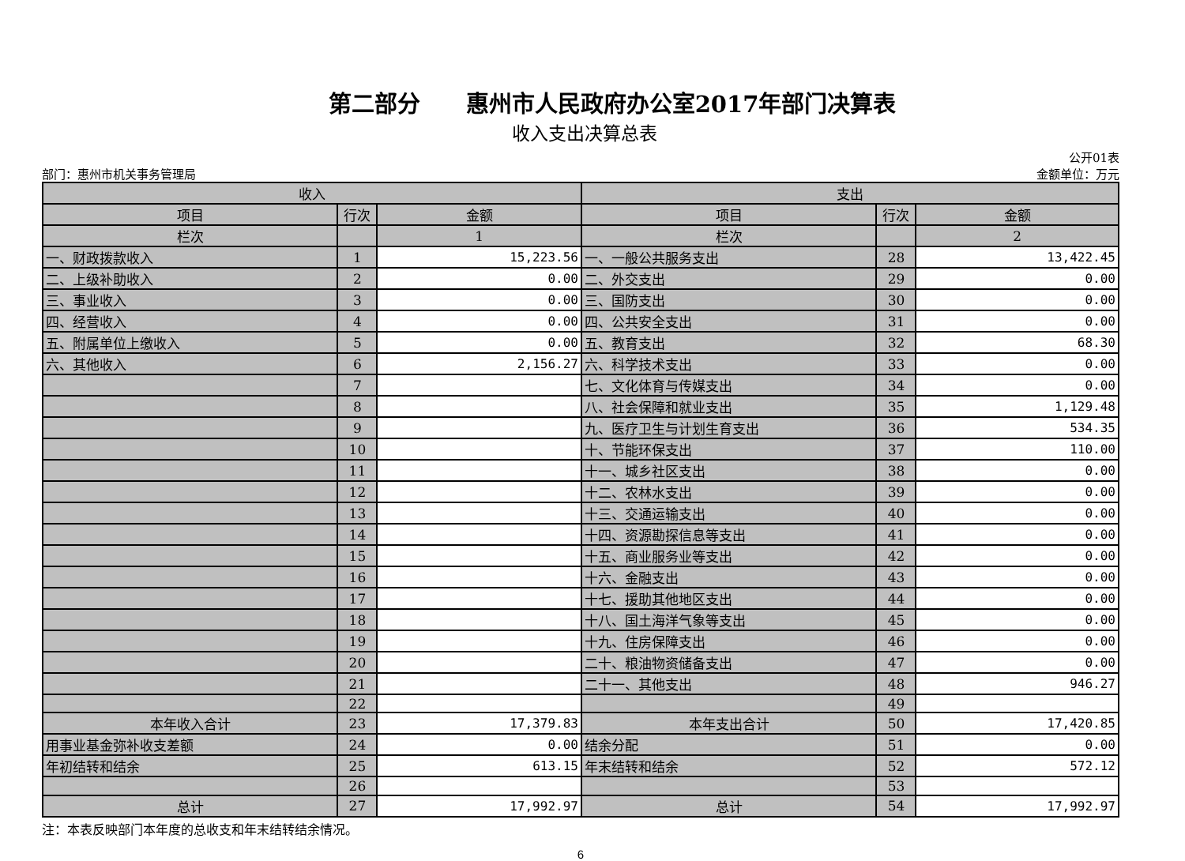第二部分　　惠州市人民政府办公室2017年部门决算表
收入支出决算总表
部门：惠州市机关事务管理局
公开01表
金额单位：万元
| 收入 | | | 支出 | | |
| --- | --- | --- | --- | --- | --- |
| 项目 | 行次 | 金额 | 项目 | 行次 | 金额 |
| 栏次 | | 1 | 栏次 | | 2 |
| 一、财政拨款收入 | 1 | 15,223.56 | 一、一般公共服务支出 | 28 | 13,422.45 |
| 二、上级补助收入 | 2 | 0.00 | 二、外交支出 | 29 | 0.00 |
| 三、事业收入 | 3 | 0.00 | 三、国防支出 | 30 | 0.00 |
| 四、经营收入 | 4 | 0.00 | 四、公共安全支出 | 31 | 0.00 |
| 五、附属单位上缴收入 | 5 | 0.00 | 五、教育支出 | 32 | 68.30 |
| 六、其他收入 | 6 | 2,156.27 | 六、科学技术支出 | 33 | 0.00 |
| | 7 | | 七、文化体育与传媒支出 | 34 | 0.00 |
| | 8 | | 八、社会保障和就业支出 | 35 | 1,129.48 |
| | 9 | | 九、医疗卫生与计划生育支出 | 36 | 534.35 |
| | 10 | | 十、节能环保支出 | 37 | 110.00 |
| | 11 | | 十一、城乡社区支出 | 38 | 0.00 |
| | 12 | | 十二、农林水支出 | 39 | 0.00 |
| | 13 | | 十三、交通运输支出 | 40 | 0.00 |
| | 14 | | 十四、资源勘探信息等支出 | 41 | 0.00 |
| | 15 | | 十五、商业服务业等支出 | 42 | 0.00 |
| | 16 | | 十六、金融支出 | 43 | 0.00 |
| | 17 | | 十七、援助其他地区支出 | 44 | 0.00 |
| | 18 | | 十八、国土海洋气象等支出 | 45 | 0.00 |
| | 19 | | 十九、住房保障支出 | 46 | 0.00 |
| | 20 | | 二十、粮油物资储备支出 | 47 | 0.00 |
| | 21 | | 二十一、其他支出 | 48 | 946.27 |
| | 22 | | | 49 | |
| 本年收入合计 | 23 | 17,379.83 | 本年支出合计 | 50 | 17,420.85 |
| 用事业基金弥补收支差额 | 24 | 0.00 | 结余分配 | 51 | 0.00 |
| 年初结转和结余 | 25 | 613.15 | 年末结转和结余 | 52 | 572.12 |
| | 26 | | | 53 | |
| 总计 | 27 | 17,992.97 | 总计 | 54 | 17,992.97 |
注：本表反映部门本年度的总收支和年末结转结余情况。
6